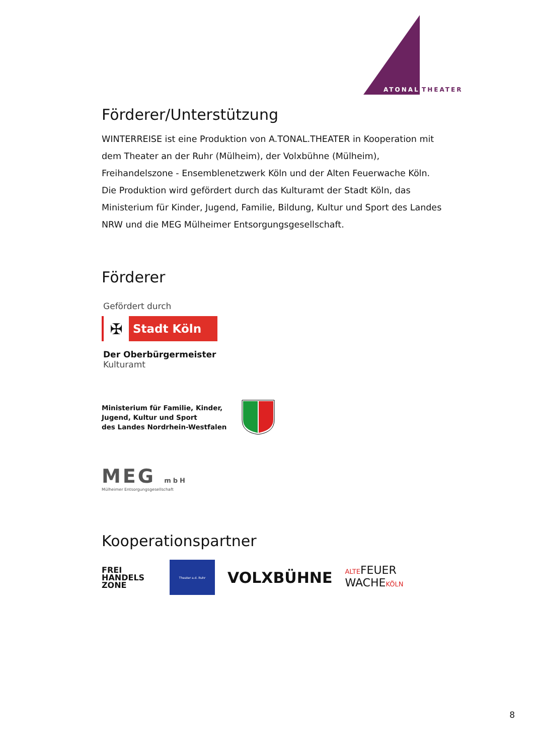ATONAL
THEATER
Förderer/Unterstützung
WINTERREISE ist eine Produktion von A.TONAL.THEATER in Kooperation mit dem Theater an der Ruhr (Mülheim), der Volxbühne (Mülheim), Freihandelszone - Ensemblenetzwerk Köln und der Alten Feuerwache Köln. Die Produktion wird gefördert durch das Kulturamt der Stadt Köln, das Ministerium für Kinder, Jugend, Familie, Bildung, Kultur und Sport des Landes NRW und die MEG Mülheimer Entsorgungsgesellschaft.
Förderer
Gefördert durch
✠
Stadt Köln
Der Oberbürgermeister
Kulturamt
Ministerium für Familie, Kinder,
Jugend, Kultur und Sport
des Landes Nordrhein-Westfalen
MEG mbH
Mülheimer Entsorgungsgesellschaft
Kooperationspartner
FREI
HANDELS
ZONE
Theater a.d. Ruhr
VOLXBÜHNE
ALTEFEUER
WACHEKÖLN
8